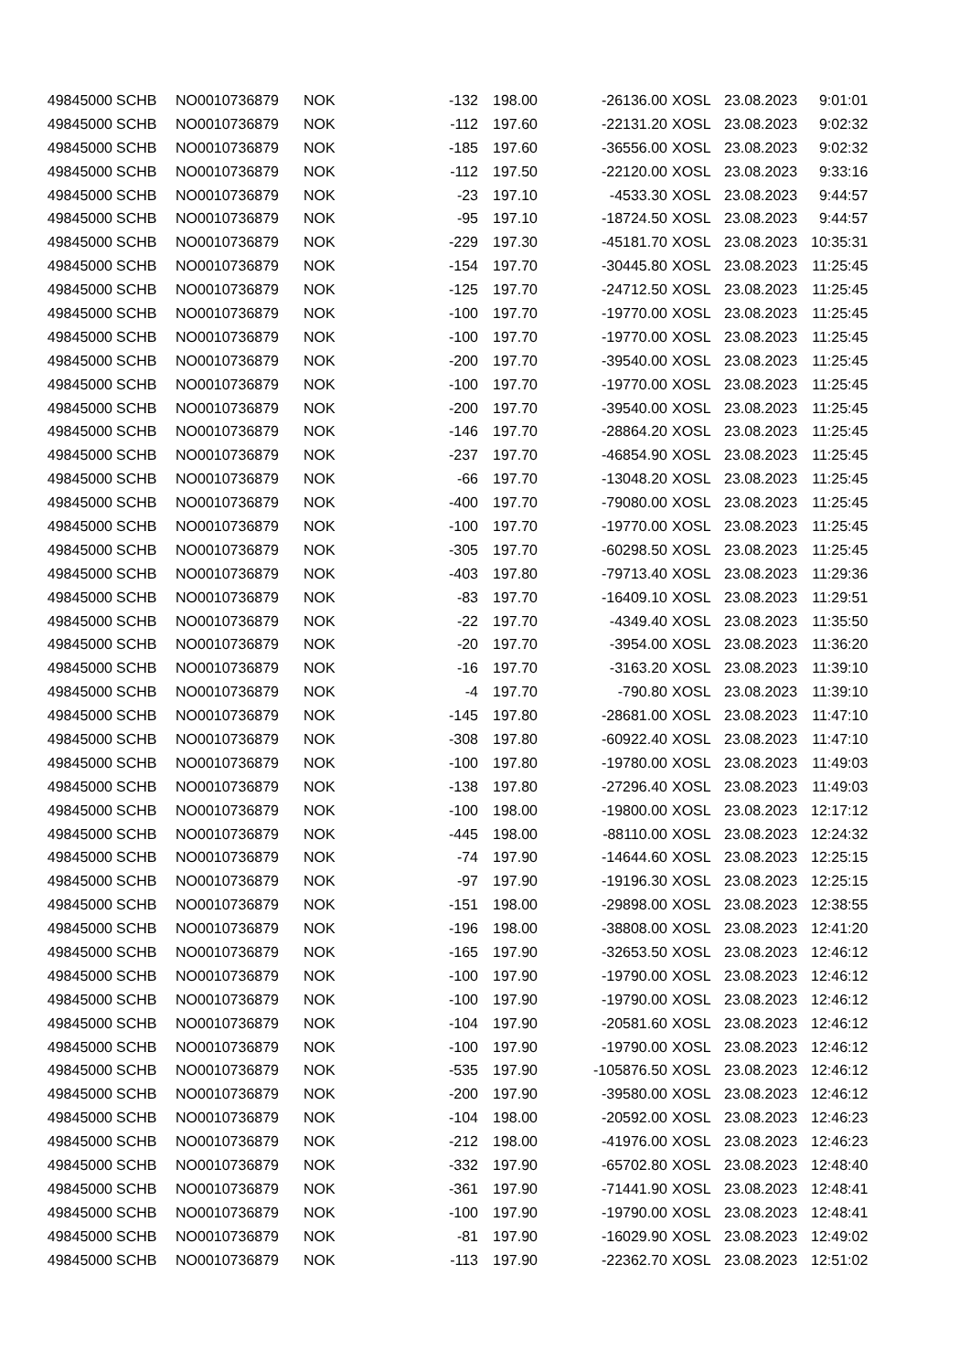| 49845000 | SCHB | NO0010736879 | NOK | -132 | 198.00 | -26136.00 | XOSL | 23.08.2023 | 9:01:01 |
| 49845000 | SCHB | NO0010736879 | NOK | -112 | 197.60 | -22131.20 | XOSL | 23.08.2023 | 9:02:32 |
| 49845000 | SCHB | NO0010736879 | NOK | -185 | 197.60 | -36556.00 | XOSL | 23.08.2023 | 9:02:32 |
| 49845000 | SCHB | NO0010736879 | NOK | -112 | 197.50 | -22120.00 | XOSL | 23.08.2023 | 9:33:16 |
| 49845000 | SCHB | NO0010736879 | NOK | -23 | 197.10 | -4533.30 | XOSL | 23.08.2023 | 9:44:57 |
| 49845000 | SCHB | NO0010736879 | NOK | -95 | 197.10 | -18724.50 | XOSL | 23.08.2023 | 9:44:57 |
| 49845000 | SCHB | NO0010736879 | NOK | -229 | 197.30 | -45181.70 | XOSL | 23.08.2023 | 10:35:31 |
| 49845000 | SCHB | NO0010736879 | NOK | -154 | 197.70 | -30445.80 | XOSL | 23.08.2023 | 11:25:45 |
| 49845000 | SCHB | NO0010736879 | NOK | -125 | 197.70 | -24712.50 | XOSL | 23.08.2023 | 11:25:45 |
| 49845000 | SCHB | NO0010736879 | NOK | -100 | 197.70 | -19770.00 | XOSL | 23.08.2023 | 11:25:45 |
| 49845000 | SCHB | NO0010736879 | NOK | -100 | 197.70 | -19770.00 | XOSL | 23.08.2023 | 11:25:45 |
| 49845000 | SCHB | NO0010736879 | NOK | -200 | 197.70 | -39540.00 | XOSL | 23.08.2023 | 11:25:45 |
| 49845000 | SCHB | NO0010736879 | NOK | -100 | 197.70 | -19770.00 | XOSL | 23.08.2023 | 11:25:45 |
| 49845000 | SCHB | NO0010736879 | NOK | -200 | 197.70 | -39540.00 | XOSL | 23.08.2023 | 11:25:45 |
| 49845000 | SCHB | NO0010736879 | NOK | -146 | 197.70 | -28864.20 | XOSL | 23.08.2023 | 11:25:45 |
| 49845000 | SCHB | NO0010736879 | NOK | -237 | 197.70 | -46854.90 | XOSL | 23.08.2023 | 11:25:45 |
| 49845000 | SCHB | NO0010736879 | NOK | -66 | 197.70 | -13048.20 | XOSL | 23.08.2023 | 11:25:45 |
| 49845000 | SCHB | NO0010736879 | NOK | -400 | 197.70 | -79080.00 | XOSL | 23.08.2023 | 11:25:45 |
| 49845000 | SCHB | NO0010736879 | NOK | -100 | 197.70 | -19770.00 | XOSL | 23.08.2023 | 11:25:45 |
| 49845000 | SCHB | NO0010736879 | NOK | -305 | 197.70 | -60298.50 | XOSL | 23.08.2023 | 11:25:45 |
| 49845000 | SCHB | NO0010736879 | NOK | -403 | 197.80 | -79713.40 | XOSL | 23.08.2023 | 11:29:36 |
| 49845000 | SCHB | NO0010736879 | NOK | -83 | 197.70 | -16409.10 | XOSL | 23.08.2023 | 11:29:51 |
| 49845000 | SCHB | NO0010736879 | NOK | -22 | 197.70 | -4349.40 | XOSL | 23.08.2023 | 11:35:50 |
| 49845000 | SCHB | NO0010736879 | NOK | -20 | 197.70 | -3954.00 | XOSL | 23.08.2023 | 11:36:20 |
| 49845000 | SCHB | NO0010736879 | NOK | -16 | 197.70 | -3163.20 | XOSL | 23.08.2023 | 11:39:10 |
| 49845000 | SCHB | NO0010736879 | NOK | -4 | 197.70 | -790.80 | XOSL | 23.08.2023 | 11:39:10 |
| 49845000 | SCHB | NO0010736879 | NOK | -145 | 197.80 | -28681.00 | XOSL | 23.08.2023 | 11:47:10 |
| 49845000 | SCHB | NO0010736879 | NOK | -308 | 197.80 | -60922.40 | XOSL | 23.08.2023 | 11:47:10 |
| 49845000 | SCHB | NO0010736879 | NOK | -100 | 197.80 | -19780.00 | XOSL | 23.08.2023 | 11:49:03 |
| 49845000 | SCHB | NO0010736879 | NOK | -138 | 197.80 | -27296.40 | XOSL | 23.08.2023 | 11:49:03 |
| 49845000 | SCHB | NO0010736879 | NOK | -100 | 198.00 | -19800.00 | XOSL | 23.08.2023 | 12:17:12 |
| 49845000 | SCHB | NO0010736879 | NOK | -445 | 198.00 | -88110.00 | XOSL | 23.08.2023 | 12:24:32 |
| 49845000 | SCHB | NO0010736879 | NOK | -74 | 197.90 | -14644.60 | XOSL | 23.08.2023 | 12:25:15 |
| 49845000 | SCHB | NO0010736879 | NOK | -97 | 197.90 | -19196.30 | XOSL | 23.08.2023 | 12:25:15 |
| 49845000 | SCHB | NO0010736879 | NOK | -151 | 198.00 | -29898.00 | XOSL | 23.08.2023 | 12:38:55 |
| 49845000 | SCHB | NO0010736879 | NOK | -196 | 198.00 | -38808.00 | XOSL | 23.08.2023 | 12:41:20 |
| 49845000 | SCHB | NO0010736879 | NOK | -165 | 197.90 | -32653.50 | XOSL | 23.08.2023 | 12:46:12 |
| 49845000 | SCHB | NO0010736879 | NOK | -100 | 197.90 | -19790.00 | XOSL | 23.08.2023 | 12:46:12 |
| 49845000 | SCHB | NO0010736879 | NOK | -100 | 197.90 | -19790.00 | XOSL | 23.08.2023 | 12:46:12 |
| 49845000 | SCHB | NO0010736879 | NOK | -104 | 197.90 | -20581.60 | XOSL | 23.08.2023 | 12:46:12 |
| 49845000 | SCHB | NO0010736879 | NOK | -100 | 197.90 | -19790.00 | XOSL | 23.08.2023 | 12:46:12 |
| 49845000 | SCHB | NO0010736879 | NOK | -535 | 197.90 | -105876.50 | XOSL | 23.08.2023 | 12:46:12 |
| 49845000 | SCHB | NO0010736879 | NOK | -200 | 197.90 | -39580.00 | XOSL | 23.08.2023 | 12:46:12 |
| 49845000 | SCHB | NO0010736879 | NOK | -104 | 198.00 | -20592.00 | XOSL | 23.08.2023 | 12:46:23 |
| 49845000 | SCHB | NO0010736879 | NOK | -212 | 198.00 | -41976.00 | XOSL | 23.08.2023 | 12:46:23 |
| 49845000 | SCHB | NO0010736879 | NOK | -332 | 197.90 | -65702.80 | XOSL | 23.08.2023 | 12:48:40 |
| 49845000 | SCHB | NO0010736879 | NOK | -361 | 197.90 | -71441.90 | XOSL | 23.08.2023 | 12:48:41 |
| 49845000 | SCHB | NO0010736879 | NOK | -100 | 197.90 | -19790.00 | XOSL | 23.08.2023 | 12:48:41 |
| 49845000 | SCHB | NO0010736879 | NOK | -81 | 197.90 | -16029.90 | XOSL | 23.08.2023 | 12:49:02 |
| 49845000 | SCHB | NO0010736879 | NOK | -113 | 197.90 | -22362.70 | XOSL | 23.08.2023 | 12:51:02 |